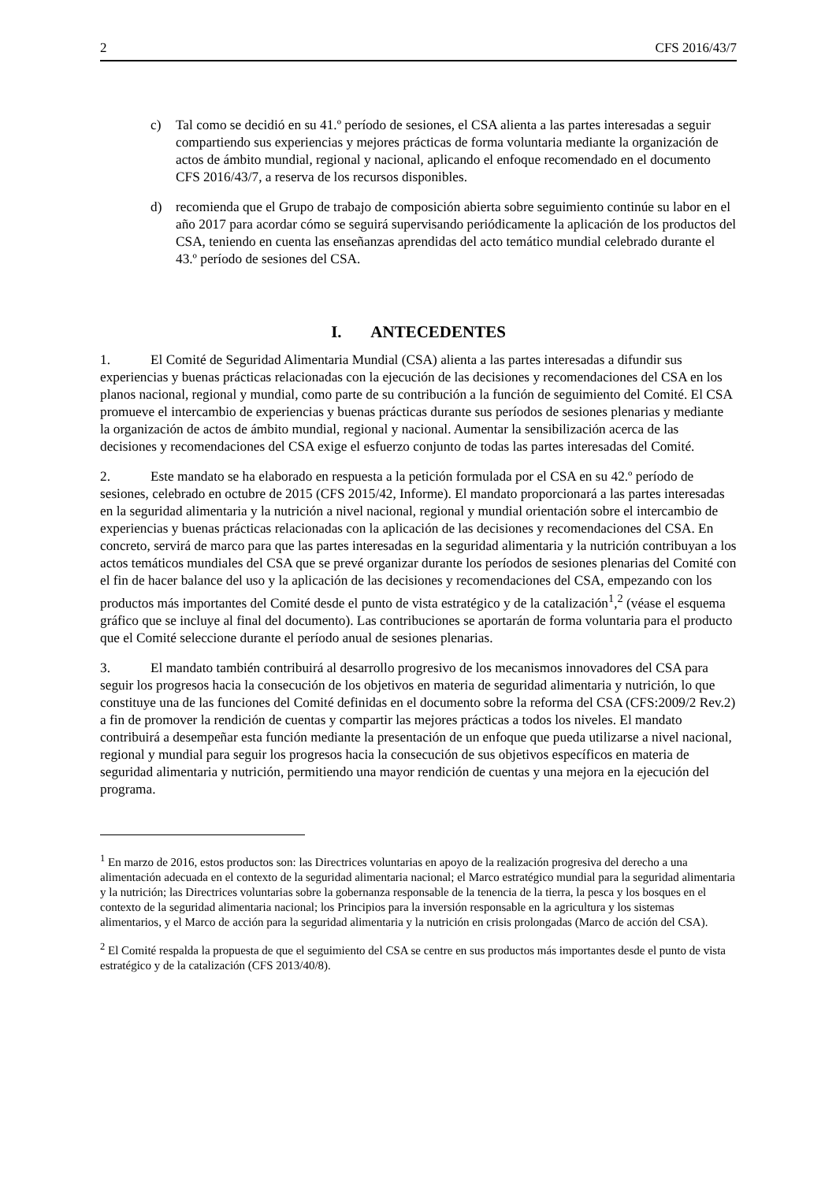2 CFS 2016/43/7
c) Tal como se decidió en su 41.º período de sesiones, el CSA alienta a las partes interesadas a seguir compartiendo sus experiencias y mejores prácticas de forma voluntaria mediante la organización de actos de ámbito mundial, regional y nacional, aplicando el enfoque recomendado en el documento CFS 2016/43/7, a reserva de los recursos disponibles.
d) recomienda que el Grupo de trabajo de composición abierta sobre seguimiento continúe su labor en el año 2017 para acordar cómo se seguirá supervisando periódicamente la aplicación de los productos del CSA, teniendo en cuenta las enseñanzas aprendidas del acto temático mundial celebrado durante el 43.º período de sesiones del CSA.
I. ANTECEDENTES
1. El Comité de Seguridad Alimentaria Mundial (CSA) alienta a las partes interesadas a difundir sus experiencias y buenas prácticas relacionadas con la ejecución de las decisiones y recomendaciones del CSA en los planos nacional, regional y mundial, como parte de su contribución a la función de seguimiento del Comité. El CSA promueve el intercambio de experiencias y buenas prácticas durante sus períodos de sesiones plenarias y mediante la organización de actos de ámbito mundial, regional y nacional. Aumentar la sensibilización acerca de las decisiones y recomendaciones del CSA exige el esfuerzo conjunto de todas las partes interesadas del Comité.
2. Este mandato se ha elaborado en respuesta a la petición formulada por el CSA en su 42.º período de sesiones, celebrado en octubre de 2015 (CFS 2015/42, Informe). El mandato proporcionará a las partes interesadas en la seguridad alimentaria y la nutrición a nivel nacional, regional y mundial orientación sobre el intercambio de experiencias y buenas prácticas relacionadas con la aplicación de las decisiones y recomendaciones del CSA. En concreto, servirá de marco para que las partes interesadas en la seguridad alimentaria y la nutrición contribuyan a los actos temáticos mundiales del CSA que se prevé organizar durante los períodos de sesiones plenarias del Comité con el fin de hacer balance del uso y la aplicación de las decisiones y recomendaciones del CSA, empezando con los productos más importantes del Comité desde el punto de vista estratégico y de la catalización<sup>1</sup>,<sup>2</sup> (véase el esquema gráfico que se incluye al final del documento). Las contribuciones se aportarán de forma voluntaria para el producto que el Comité seleccione durante el período anual de sesiones plenarias.
3. El mandato también contribuirá al desarrollo progresivo de los mecanismos innovadores del CSA para seguir los progresos hacia la consecución de los objetivos en materia de seguridad alimentaria y nutrición, lo que constituye una de las funciones del Comité definidas en el documento sobre la reforma del CSA (CFS:2009/2 Rev.2) a fin de promover la rendición de cuentas y compartir las mejores prácticas a todos los niveles. El mandato contribuirá a desempeñar esta función mediante la presentación de un enfoque que pueda utilizarse a nivel nacional, regional y mundial para seguir los progresos hacia la consecución de sus objetivos específicos en materia de seguridad alimentaria y nutrición, permitiendo una mayor rendición de cuentas y una mejora en la ejecución del programa.
<sup>1</sup> En marzo de 2016, estos productos son: las Directrices voluntarias en apoyo de la realización progresiva del derecho a una alimentación adecuada en el contexto de la seguridad alimentaria nacional; el Marco estratégico mundial para la seguridad alimentaria y la nutrición; las Directrices voluntarias sobre la gobernanza responsable de la tenencia de la tierra, la pesca y los bosques en el contexto de la seguridad alimentaria nacional; los Principios para la inversión responsable en la agricultura y los sistemas alimentarios, y el Marco de acción para la seguridad alimentaria y la nutrición en crisis prolongadas (Marco de acción del CSA).
<sup>2</sup> El Comité respalda la propuesta de que el seguimiento del CSA se centre en sus productos más importantes desde el punto de vista estratégico y de la catalización (CFS 2013/40/8).